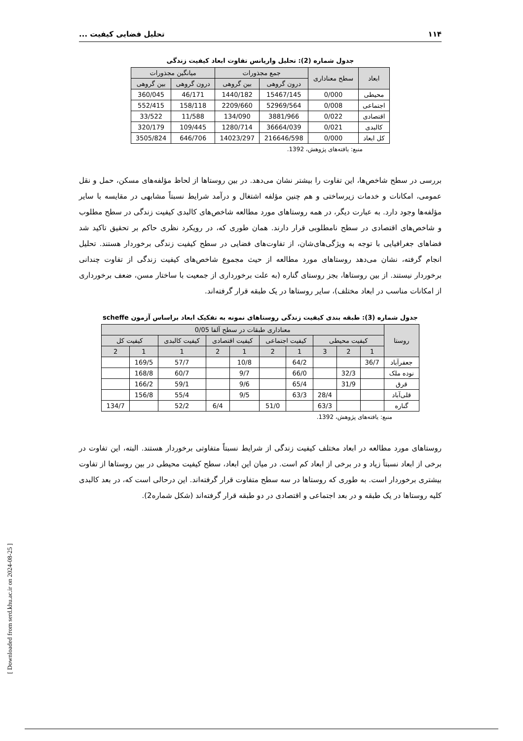۱۱۴ تحلیل فضایی کیفیت ...
جدول شماره (2): تحلیل واریانس تفاوت ابعاد کیفیت زندگی
| ابعاد | سطح معناداری | جمع مجذورات | | میانگین مجذورات | |
| --- | --- | --- | --- | --- | --- |
| | | درون گروهی | بین گروهی | درون گروهی | بین گروهی |
| محیطی | 0/000 | 15467/145 | 1440/182 | 46/171 | 360/045 |
| اجتماعی | 0/008 | 52969/564 | 2209/660 | 158/118 | 552/415 |
| اقتصادی | 0/022 | 3881/966 | 134/090 | 11/588 | 33/522 |
| کالبدی | 0/021 | 36664/039 | 1280/714 | 109/445 | 320/179 |
| کل ابعاد | 0/000 | 216646/598 | 14023/297 | 646/706 | 3505/824 |
منبع: یافته‌های پژوهش، 1392.
بررسی در سطح شاخص‌ها، این تفاوت را بیشتر نشان می‌دهد. در بین روستاها از لحاظ مؤلفه‌های مسکن، حمل و نقل عمومی، امکانات و خدمات زیرساختی و هم چنین مؤلفه اشتغال و درآمد شرایط نسبتاً مشابهی در مقایسه با سایر مؤلفه‌ها وجود دارد. به عبارت دیگر، در همه روستاهای مورد مطالعه شاخص‌های کالبدی کیفیت زندگی در سطح مطلوب و شاخص‌های اقتصادی در سطح نامطلوبی قرار دارند. همان طوری که، در رویکرد نظری حاکم بر تحقیق تاکید شد فضاهای جغرافیایی با توجه به ویژگی‌های‌شان، از تفاوت‌های فضایی در سطح کیفیت زندگی برخوردار هستند. تحلیل انجام گرفته، نشان می‌دهد روستاهای مورد مطالعه از حیث مجموع شاخص‌های کیفیت زندگی از تفاوت چندانی برخوردار نیستند. از بین روستاها، بجز روستای گناره (به علت برخورداری از جمعیت با ساختار مسن، ضعف برخورداری از امکانات مناسب در ابعاد مختلف)، سایر روستاها در یک طبقه قرار گرفته‌اند.
جدول شماره (3): طبقه بندی کیفیت زندگی روستاهای نمونه به تفکیک ابعاد براساس آزمون scheffe
| روستا | معناداری طبقات در سطح آلفا 0/05 | | | | | | | | | |
| --- | --- | --- | --- | --- | --- | --- | --- | --- | --- | --- |
| | کیفیت محیطی | | | کیفیت اجتماعی | | کیفیت اقتصادی | | کیفیت کالبدی | کیفیت کل | |
| | 1 | 2 | 3 | 1 | 2 | 1 | 2 | 1 | 1 | 2 |
| جعفرآباد | 36/7 | | | 64/2 | | 10/8 | | 57/7 | 169/5 | |
| نوده ملک | | 32/3 | | 66/0 | | 9/7 | | 60/7 | 168/8 | |
| قرق | | 31/9 | | 65/4 | | 9/6 | | 59/1 | 166/2 | |
| قلی‌آباد | | | 28/4 | 63/3 | | 9/5 | | 55/4 | 156/8 | |
| گناره | | | 63/3 | | 51/0 | | 6/4 | 52/2 | | 134/7 |
منبع: یافته‌های پژوهش، 1392.
روستاهای مورد مطالعه در ابعاد مختلف کیفیت زندگی از شرایط نسبتاً متفاوتی برخوردار هستند. البته، این تفاوت در برخی از ابعاد نسبتاً زیاد و در برخی از ابعاد کم است. در میان این ابعاد، سطح کیفیت محیطی در بین روستاها از تفاوت بیشتری برخوردار است. به طوری که روستاها در سه سطح متفاوت قرار گرفته‌اند. این درحالی است که، در بعد کالبدی کلیه روستاها در یک طبقه و در بعد اجتماعی و اقتصادی در دو طبقه قرار گرفته‌اند (شکل شماره2).
[ Downloaded from serd.khu.ac.ir on 2024-08-25 ]